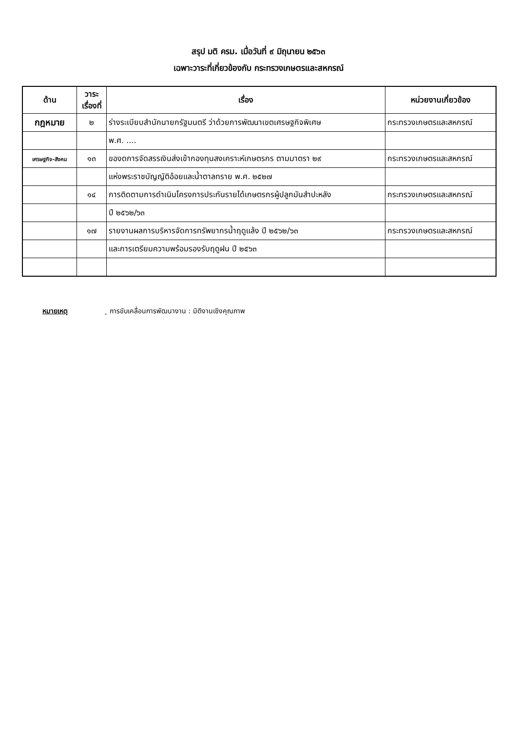สรุป มติ ครม. เมื่อวันที่ ๙ มิถุนายน ๒๕๖๓
เฉพาะวาระที่เกี่ยวข้องกับ กระทรวงเกษตรและสหกรณ์
| ด้าน | วาระ เรื่องที่ | เรื่อง | หน่วยงานเกี่ยวข้อง |
| --- | --- | --- | --- |
| กฎหมาย | ๒ | ร่างระเบียบสำนักนายกรัฐมนตรี ว่าด้วยการพัฒนาเขตเศรษฐกิจพิเศษ | กระทรวงเกษตรและสหกรณ์ |
| | | พ.ศ. .... | |
| เศรษฐกิจ-สังคม | ๑๓ | ของดการจัดสรรเงินส่งเข้ากองทุนสงเคราะห์เกษตรกร ตามมาตรา ๒๙ | กระทรวงเกษตรและสหกรณ์ |
| | | แห่งพระราชบัญญัติอ้อยและน้ำตาลทราย พ.ศ. ๒๕๒๗ | |
| | ๑๔ | การติดตามการดำเนินโครงการประกันรายได้เกษตรกรผู้ปลูกมันสำปะหลัง | กระทรวงเกษตรและสหกรณ์ |
| | | ปี ๒๕๖๒/๖๓ | |
| | ๑๗ | รายงานผลการบริหารจัดการทรัพยากรน้ำฤดูแล้ง ปี ๒๕๖๒/๖๓ | กระทรวงเกษตรและสหกรณ์ |
| | | และการเตรียมความพร้อมรองรับฤดูฝน ปี ๒๕๖๓ | |
หมายเหตุ ¸ การขับเคลื่อนการพัฒนางาน : มิติงานเชิงคุณภาพ